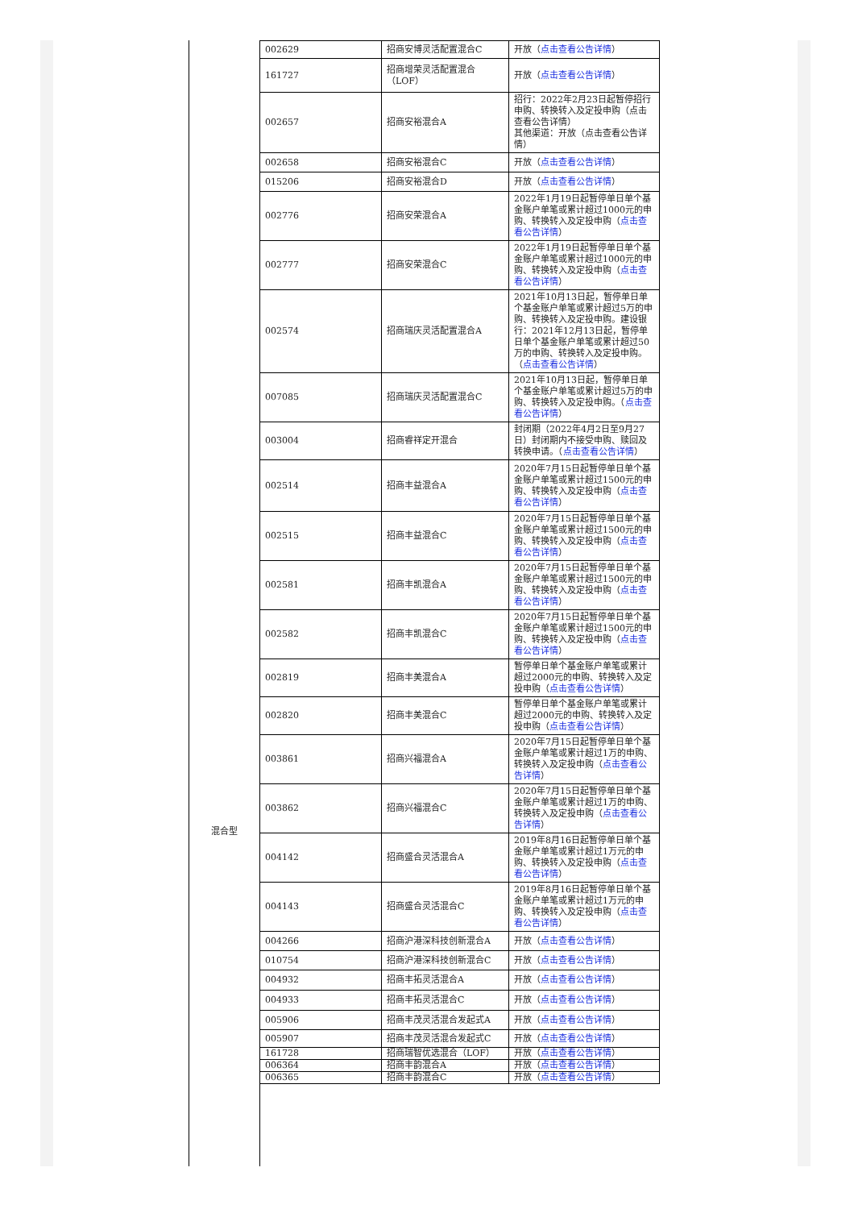混合型
| 002629 | 招商安博灵活配置混合C | 开放（ 点击查看公告详情 ） |
| 161727 | 招商增荣灵活配置混合（LOF） | 开放（ 点击查看公告详情 ） |
| 002657 | 招商安裕混合A | 招行：2022年2月23日起暂停招行申购、转换转入及定投申购（点击查看公告详情） 其他渠道：开放（点击查看公告详情） |
| 002658 | 招商安裕混合C | 开放（ 点击查看公告详情 ） |
| 015206 | 招商安裕混合D | 开放（ 点击查看公告详情 ） |
| 002776 | 招商安荣混合A | 2022年1月19日起暂停单日单个基金账户单笔或累计超过1000元的申购、转换转入及定投申购（ 点击查看公告详情 ） |
| 002777 | 招商安荣混合C | 2022年1月19日起暂停单日单个基金账户单笔或累计超过1000元的申购、转换转入及定投申购（ 点击查看公告详情 ） |
| 002574 | 招商瑞庆灵活配置混合A | 2021年10月13日起，暂停单日单个基金账户单笔或累计超过5万的申购、转换转入及定投申购。建设银行：2021年12月13日起，暂停单日单个基金账户单笔或累计超过50万的申购、转换转入及定投申购。（ 点击查看公告详情 ） |
| 007085 | 招商瑞庆灵活配置混合C | 2021年10月13日起，暂停单日单个基金账户单笔或累计超过5万的申购、转换转入及定投申购。（ 点击查看公告详情 ） |
| 003004 | 招商睿祥定开混合 | 封闭期（2022年4月2日至9月27日）封闭期内不接受申购、赎回及转换申请。（ 点击查看公告详情 ） |
| 002514 | 招商丰益混合A | 2020年7月15日起暂停单日单个基金账户单笔或累计超过1500元的申购、转换转入及定投申购（ 点击查看公告详情 ） |
| 002515 | 招商丰益混合C | 2020年7月15日起暂停单日单个基金账户单笔或累计超过1500元的申购、转换转入及定投申购（ 点击查看公告详情 ） |
| 002581 | 招商丰凯混合A | 2020年7月15日起暂停单日单个基金账户单笔或累计超过1500元的申购、转换转入及定投申购（ 点击查看公告详情 ） |
| 002582 | 招商丰凯混合C | 2020年7月15日起暂停单日单个基金账户单笔或累计超过1500元的申购、转换转入及定投申购（ 点击查看公告详情 ） |
| 002819 | 招商丰美混合A | 暂停单日单个基金账户单笔或累计超过2000元的申购、转换转入及定投申购（ 点击查看公告详情 ） |
| 002820 | 招商丰美混合C | 暂停单日单个基金账户单笔或累计超过2000元的申购、转换转入及定投申购（ 点击查看公告详情 ） |
| 003861 | 招商兴福混合A | 2020年7月15日起暂停单日单个基金账户单笔或累计超过1万的申购、转换转入及定投申购（ 点击查看公告详情 ） |
| 003862 | 招商兴福混合C | 2020年7月15日起暂停单日单个基金账户单笔或累计超过1万的申购、转换转入及定投申购（ 点击查看公告详情 ） |
| 004142 | 招商盛合灵活混合A | 2019年8月16日起暂停单日单个基金账户单笔或累计超过1万元的申购、转换转入及定投申购（ 点击查看公告详情 ） |
| 004143 | 招商盛合灵活混合C | 2019年8月16日起暂停单日单个基金账户单笔或累计超过1万元的申购、转换转入及定投申购（ 点击查看公告详情 ） |
| 004266 | 招商沪港深科技创新混合A | 开放（ 点击查看公告详情 ） |
| 010754 | 招商沪港深科技创新混合C | 开放（ 点击查看公告详情 ） |
| 004932 | 招商丰拓灵活混合A | 开放（ 点击查看公告详情 ） |
| 004933 | 招商丰拓灵活混合C | 开放（ 点击查看公告详情 ） |
| 005906 | 招商丰茂灵活混合发起式A | 开放（ 点击查看公告详情 ） |
| 005907 | 招商丰茂灵活混合发起式C | 开放（ 点击查看公告详情 ） |
| 161728 | 招商瑞智优选混合（LOF） | 开放（ 点击查看公告详情 ） |
| 006364 | 招商丰韵混合A | 开放（ 点击查看公告详情 ） |
| 006365 | 招商丰韵混合C | 开放（ 点击查看公告详情 ） |